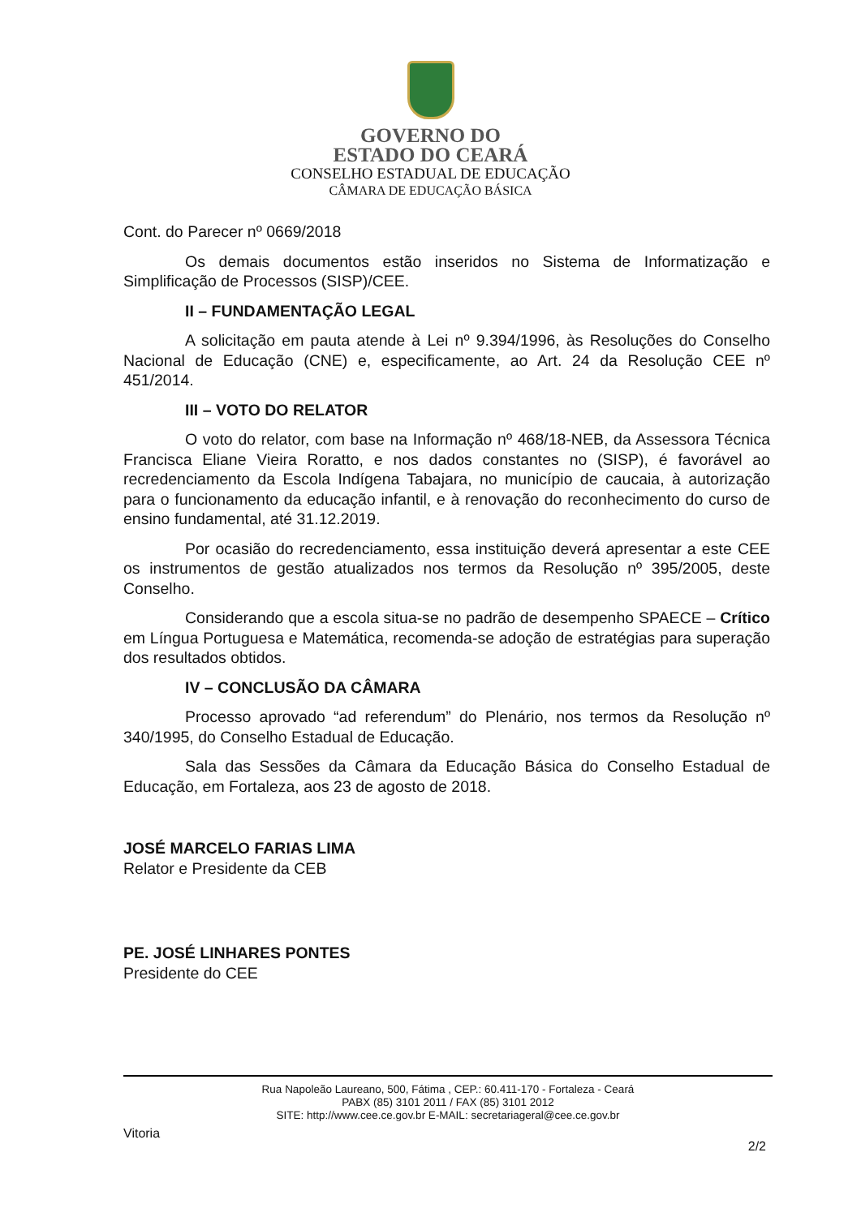GOVERNO DO
ESTADO DO CEARÁ
CONSELHO ESTADUAL DE EDUCAÇÃO
CÂMARA DE EDUCAÇÃO BÁSICA
Cont. do Parecer nº 0669/2018
Os demais documentos estão inseridos no Sistema de Informatização e Simplificação de Processos (SISP)/CEE.
II – FUNDAMENTAÇÃO LEGAL
A solicitação em pauta atende à Lei nº 9.394/1996, às Resoluções do Conselho Nacional de Educação (CNE) e, especificamente, ao Art. 24 da Resolução CEE nº 451/2014.
III – VOTO DO RELATOR
O voto do relator, com base na Informação nº 468/18-NEB, da Assessora Técnica Francisca Eliane Vieira Roratto, e nos dados constantes no (SISP), é favorável ao recredenciamento da Escola Indígena Tabajara, no município de caucaia, à autorização para o funcionamento da educação infantil, e à renovação do reconhecimento do curso de ensino fundamental, até 31.12.2019.
Por ocasião do recredenciamento, essa instituição deverá apresentar a este CEE os instrumentos de gestão atualizados nos termos da Resolução nº 395/2005, deste Conselho.
Considerando que a escola situa-se no padrão de desempenho SPAECE – Crítico em Língua Portuguesa e Matemática, recomenda-se adoção de estratégias para superação dos resultados obtidos.
IV – CONCLUSÃO DA CÂMARA
Processo aprovado “ad referendum” do Plenário, nos termos da Resolução nº 340/1995, do Conselho Estadual de Educação.
Sala das Sessões da Câmara da Educação Básica do Conselho Estadual de Educação, em Fortaleza, aos 23 de agosto de 2018.
JOSÉ MARCELO FARIAS LIMA
Relator e Presidente da CEB
PE. JOSÉ LINHARES PONTES
Presidente do CEE
Rua Napoleão Laureano, 500, Fátima , CEP.: 60.411-170 - Fortaleza - Ceará
PABX (85) 3101 2011 / FAX (85) 3101 2012
SITE: http://www.cee.ce.gov.br E-MAIL: secretariageral@cee.ce.gov.br
Vitoria
2/2